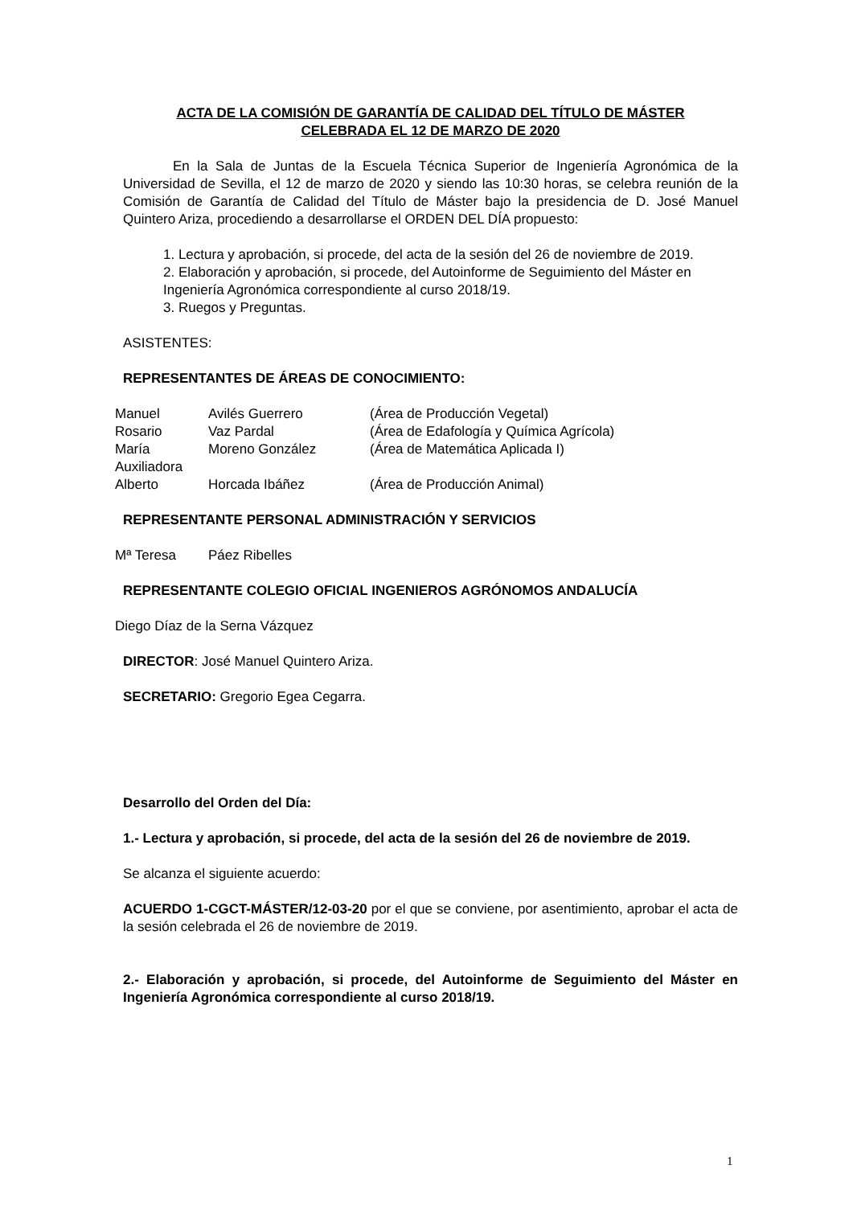ACTA DE LA COMISIÓN DE GARANTÍA DE CALIDAD DEL TÍTULO DE MÁSTER
CELEBRADA EL 12 DE MARZO DE 2020
En la Sala de Juntas de la Escuela Técnica Superior de Ingeniería Agronómica de la Universidad de Sevilla, el 12 de marzo de 2020 y siendo las 10:30 horas, se celebra reunión de la Comisión de Garantía de Calidad del Título de Máster bajo la presidencia de D. José Manuel Quintero Ariza, procediendo a desarrollarse el ORDEN DEL DÍA propuesto:
1. Lectura y aprobación, si procede, del acta de la sesión del 26 de noviembre de 2019.
2. Elaboración y aprobación, si procede, del Autoinforme de Seguimiento del Máster en Ingeniería Agronómica correspondiente al curso 2018/19.
3. Ruegos y Preguntas.
ASISTENTES:
REPRESENTANTES DE ÁREAS DE CONOCIMIENTO:
| Manuel | Avilés Guerrero | (Área de Producción Vegetal) |
| Rosario | Vaz Pardal | (Área de Edafología y Química Agrícola) |
| María Auxiliadora | Moreno González | (Área de Matemática Aplicada I) |
| Alberto | Horcada Ibáñez | (Área de Producción Animal) |
REPRESENTANTE PERSONAL ADMINISTRACIÓN Y SERVICIOS
| Mª Teresa | Páez Ribelles |
REPRESENTANTE COLEGIO OFICIAL INGENIEROS AGRÓNOMOS ANDALUCÍA
Diego Díaz de la Serna Vázquez
DIRECTOR: José Manuel Quintero Ariza.
SECRETARIO: Gregorio Egea Cegarra.
Desarrollo del Orden del Día:
1.- Lectura y aprobación, si procede, del acta de la sesión del 26 de noviembre de 2019.
Se alcanza el siguiente acuerdo:
ACUERDO 1-CGCT-MÁSTER/12-03-20 por el que se conviene, por asentimiento, aprobar el acta de la sesión celebrada el 26 de noviembre de 2019.
2.- Elaboración y aprobación, si procede, del Autoinforme de Seguimiento del Máster en Ingeniería Agronómica correspondiente al curso 2018/19.
1